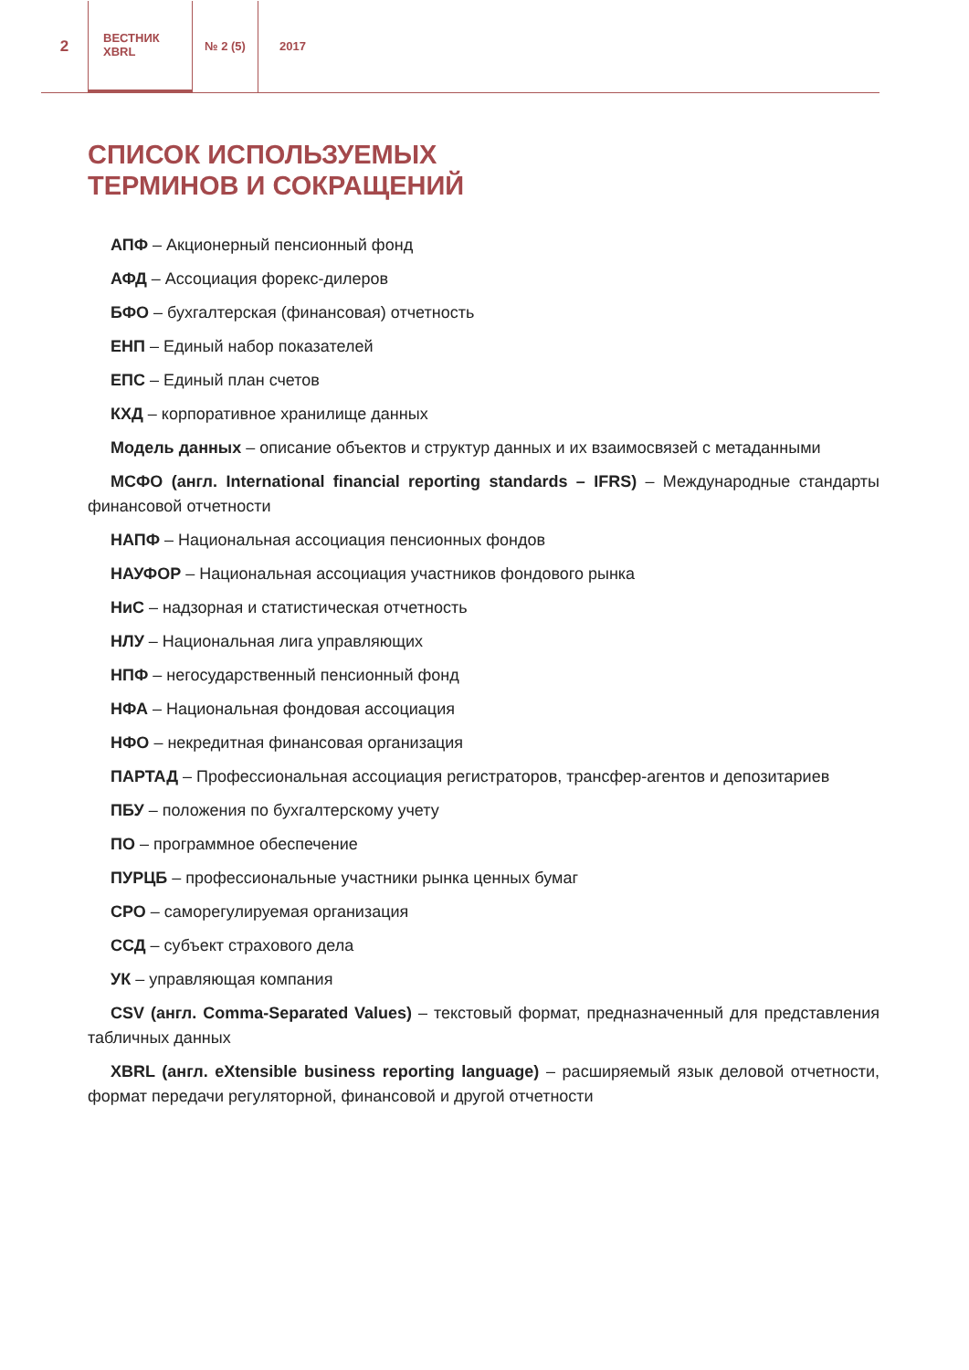2
ВЕСТНИК
XBRL
№ 2 (5) 2017
СПИСОК ИСПОЛЬЗУЕМЫХ
ТЕРМИНОВ И СОКРАЩЕНИЙ
АПФ – Акционерный пенсионный фонд
АФД – Ассоциация форекс-дилеров
БФО – бухгалтерская (финансовая) отчетность
ЕНП – Единый набор показателей
ЕПС – Единый план счетов
КХД – корпоративное хранилище данных
Модель данных – описание объектов и структур данных и их взаимосвязей с метаданными
МСФО (англ. International financial reporting standards – IFRS) – Международные стандарты финансовой отчетности
НАПФ – Национальная ассоциация пенсионных фондов
НАУФОР – Национальная ассоциация участников фондового рынка
НиС – надзорная и статистическая отчетность
НЛУ – Национальная лига управляющих
НПФ – негосударственный пенсионный фонд
НФА – Национальная фондовая ассоциация
НФО – некредитная финансовая организация
ПАРТАД – Профессиональная ассоциация регистраторов, трансфер-агентов и депозитариев
ПБУ – положения по бухгалтерскому учету
ПО – программное обеспечение
ПУРЦБ – профессиональные участники рынка ценных бумаг
СРО – саморегулируемая организация
ССД – субъект страхового дела
УК – управляющая компания
CSV (англ. Comma-Separated Values) – текстовый формат, предназначенный для представления табличных данных
XBRL (англ. eXtensible business reporting language) – расширяемый язык деловой отчетности, формат передачи регуляторной, финансовой и другой отчетности